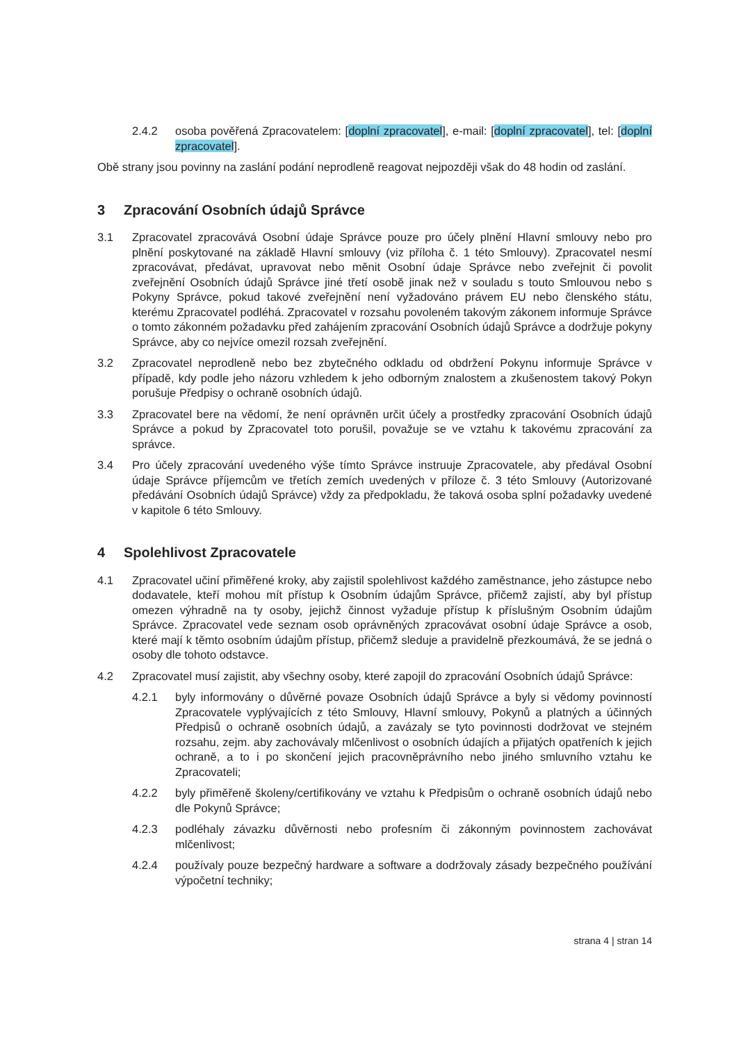2.4.2 osoba pověřená Zpracovatelem: [doplní zpracovatel], e-mail: [doplní zpracovatel], tel: [doplní zpracovatel].
Obě strany jsou povinny na zaslání podání neprodleně reagovat nejpozději však do 48 hodin od zaslání.
3 Zpracování Osobních údajů Správce
3.1 Zpracovatel zpracovává Osobní údaje Správce pouze pro účely plnění Hlavní smlouvy nebo pro plnění poskytované na základě Hlavní smlouvy (viz příloha č. 1 této Smlouvy). Zpracovatel nesmí zpracovávat, předávat, upravovat nebo měnit Osobní údaje Správce nebo zveřejnit či povolit zveřejnění Osobních údajů Správce jiné třetí osobě jinak než v souladu s touto Smlouvou nebo s Pokyny Správce, pokud takové zveřejnění není vyžadováno právem EU nebo členského státu, kterému Zpracovatel podléhá. Zpracovatel v rozsahu povoleném takovým zákonem informuje Správce o tomto zákonném požadavku před zahájením zpracování Osobních údajů Správce a dodržuje pokyny Správce, aby co nejvíce omezil rozsah zveřejnění.
3.2 Zpracovatel neprodleně nebo bez zbytečného odkladu od obdržení Pokynu informuje Správce v případě, kdy podle jeho názoru vzhledem k jeho odborným znalostem a zkušenostem takový Pokyn porušuje Předpisy o ochraně osobních údajů.
3.3 Zpracovatel bere na vědomí, že není oprávněn určit účely a prostředky zpracování Osobních údajů Správce a pokud by Zpracovatel toto porušil, považuje se ve vztahu k takovému zpracování za správce.
3.4 Pro účely zpracování uvedeného výše tímto Správce instruuje Zpracovatele, aby předával Osobní údaje Správce příjemcům ve třetích zemích uvedených v příloze č. 3 této Smlouvy (Autorizované předávání Osobních údajů Správce) vždy za předpokladu, že taková osoba splní požadavky uvedené v kapitole 6 této Smlouvy.
4 Spolehlivost Zpracovatele
4.1 Zpracovatel učiní přiměřené kroky, aby zajistil spolehlivost každého zaměstnance, jeho zástupce nebo dodavatele, kteří mohou mít přístup k Osobním údajům Správce, přičemž zajistí, aby byl přístup omezen výhradně na ty osoby, jejichž činnost vyžaduje přístup k příslušným Osobním údajům Správce. Zpracovatel vede seznam osob oprávněných zpracovávat osobní údaje Správce a osob, které mají k těmto osobním údajům přístup, přičemž sleduje a pravidelně přezkoumává, že se jedná o osoby dle tohoto odstavce.
4.2 Zpracovatel musí zajistit, aby všechny osoby, které zapojil do zpracování Osobních údajů Správce:
4.2.1 byly informovány o důvěrné povaze Osobních údajů Správce a byly si vědomy povinností Zpracovatele vyplývajících z této Smlouvy, Hlavní smlouvy, Pokynů a platných a účinných Předpisů o ochraně osobních údajů, a zavázaly se tyto povinnosti dodržovat ve stejném rozsahu, zejm. aby zachovávaly mlčenlivost o osobních údajích a přijatých opatřeních k jejich ochraně, a to i po skončení jejich pracovněprávního nebo jiného smluvního vztahu ke Zpracovateli;
4.2.2 byly přiměřeně školeny/certifikovány ve vztahu k Předpisům o ochraně osobních údajů nebo dle Pokynů Správce;
4.2.3 podléhaly závazku důvěrnosti nebo profesním či zákonným povinnostem zachovávat mlčenlivost;
4.2.4 používaly pouze bezpečný hardware a software a dodržovaly zásady bezpečného používání výpočetní techniky;
strana 4 | stran 14